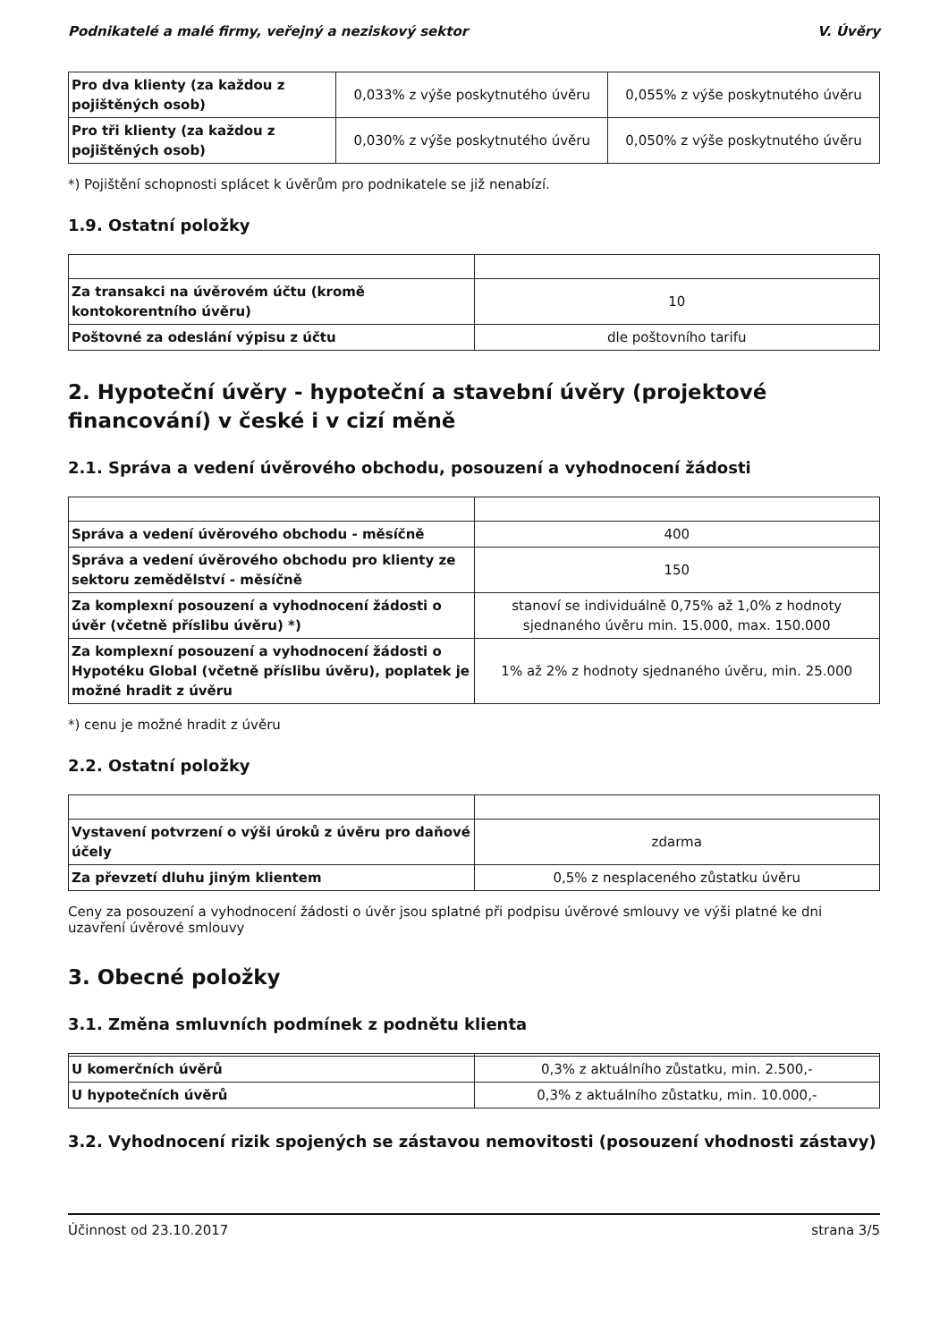Podnikatelé a malé firmy, veřejný a neziskový sektor V. Úvěry
| Pro dva klienty (za každou z pojištěných osob) | 0,033% z výše poskytnutého úvěru | 0,055% z výše poskytnutého úvěru |
| Pro tři klienty (za každou z pojištěných osob) | 0,030% z výše poskytnutého úvěru | 0,050% z výše poskytnutého úvěru |
*) Pojištění schopnosti splácet k úvěrům pro podnikatele se již nenabízí.
1.9. Ostatní položky
| Za transakci na úvěrovém účtu (kromě kontokorentního úvěru) | 10 |
| Poštovné za odeslání výpisu z účtu | dle poštovního tarifu |
2. Hypoteční úvěry - hypoteční a stavební úvěry (projektové financování) v české i v cizí měně
2.1. Správa a vedení úvěrového obchodu, posouzení a vyhodnocení žádosti
| Správa a vedení úvěrového obchodu - měsíčně | 400 |
| Správa a vedení úvěrového obchodu pro klienty ze sektoru zemědělství - měsíčně | 150 |
| Za komplexní posouzení a vyhodnocení žádosti o úvěr (včetně příslibu úvěru) *) | stanoví se individuálně 0,75% až 1,0% z hodnoty sjednaného úvěru min. 15.000, max. 150.000 |
| Za komplexní posouzení a vyhodnocení žádosti o Hypotéku Global (včetně příslibu úvěru), poplatek je možné hradit z úvěru | 1% až 2% z hodnoty sjednaného úvěru, min. 25.000 |
*) cenu je možné hradit z úvěru
2.2. Ostatní položky
| Vystavení potvrzení o výši úroků z úvěru pro daňové účely | zdarma |
| Za převzetí dluhu jiným klientem | 0,5% z nesplaceného zůstatku úvěru |
Ceny za posouzení a vyhodnocení žádosti o úvěr jsou splatné při podpisu úvěrové smlouvy ve výši platné ke dni uzavření úvěrové smlouvy
3. Obecné položky
3.1. Změna smluvních podmínek z podnětu klienta
| U komerčních úvěrů | 0,3% z aktuálního zůstatku, min. 2.500,- |
| U hypotečních úvěrů | 0,3% z aktuálního zůstatku, min. 10.000,- |
3.2. Vyhodnocení rizik spojených se zástavou nemovitosti (posouzení vhodnosti zástavy)
Účinnost od 23.10.2017 strana 3/5